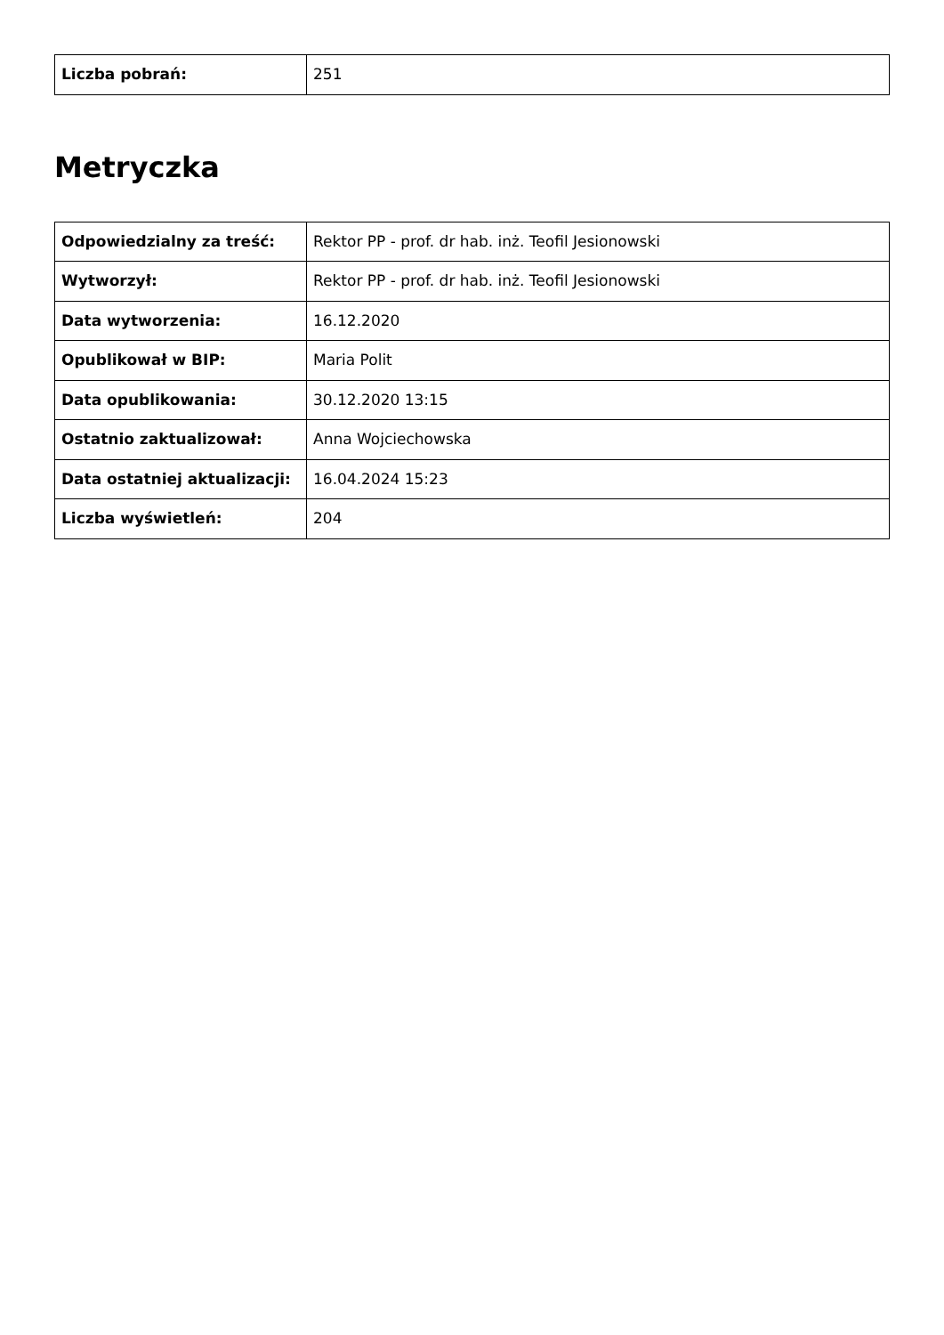| Liczba pobrań: | 251 |
Metryczka
| Odpowiedzialny za treść: | Rektor PP - prof. dr hab. inż. Teofil Jesionowski |
| Wytworzył: | Rektor PP - prof. dr hab. inż. Teofil Jesionowski |
| Data wytworzenia: | 16.12.2020 |
| Opublikował w BIP: | Maria Polit |
| Data opublikowania: | 30.12.2020 13:15 |
| Ostatnio zaktualizował: | Anna Wojciechowska |
| Data ostatniej aktualizacji: | 16.04.2024 15:23 |
| Liczba wyświetleń: | 204 |